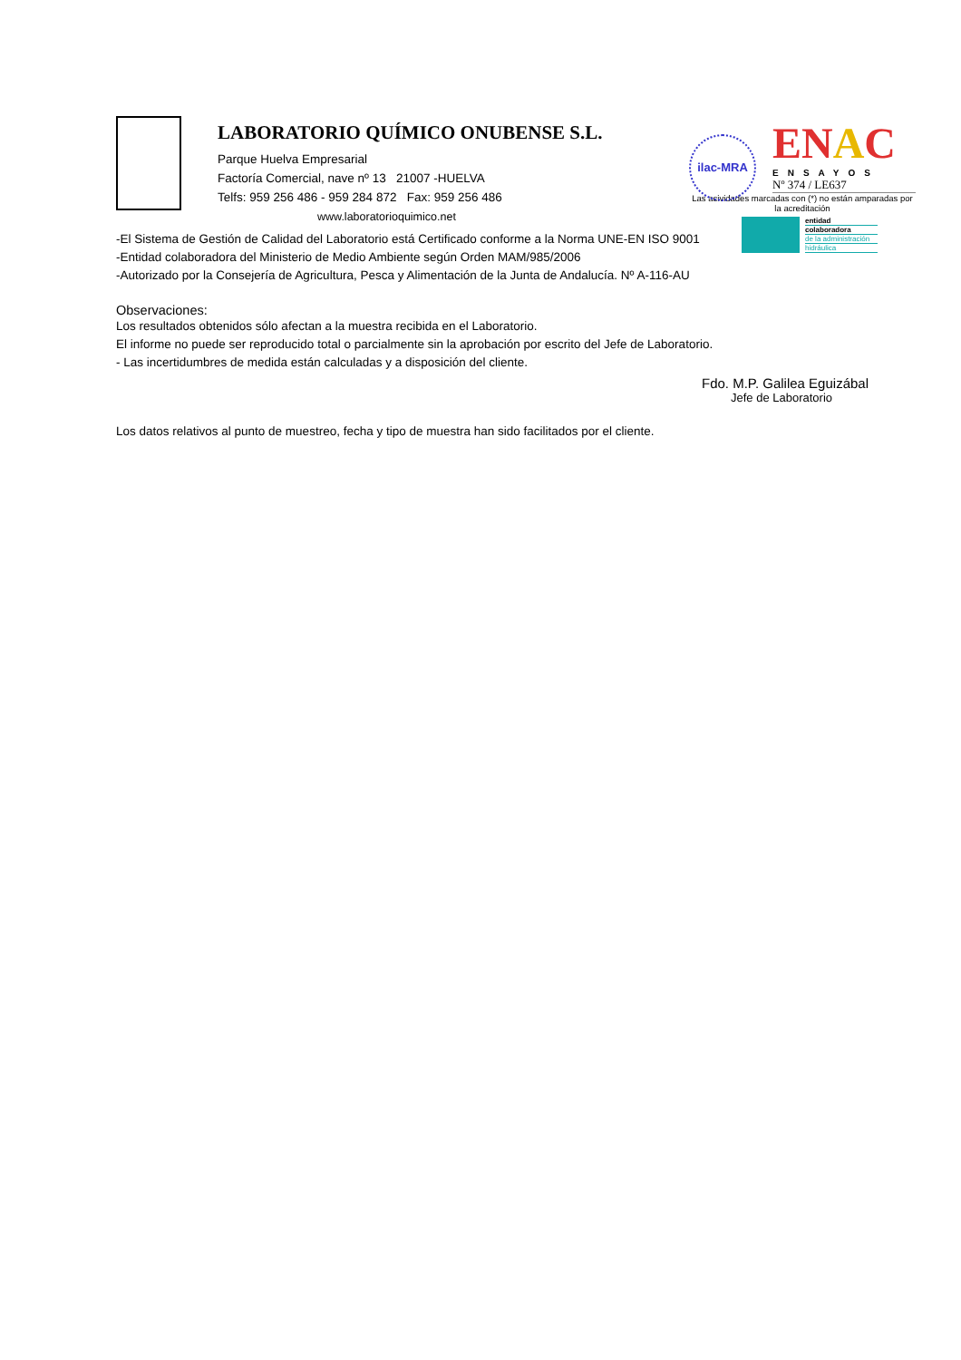LABORATORIO QUÍMICO ONUBENSE S.L.
Parque Huelva Empresarial
Factoría Comercial, nave nº 13 21007 -HUELVA
Telfs: 959 256 486 - 959 284 872 Fax: 959 256 486
www.laboratorioquimico.net
ilac-MRA
EN AC
ENSAYOS
Nº 374 / LE637
Las acividades marcadas con (*) no están amparadas por la acreditación
entidad
colaboradora
de la administración
hidráulica
-El Sistema de Gestión de Calidad del Laboratorio está Certificado conforme a la Norma UNE-EN ISO 9001
-Entidad colaboradora del Ministerio de Medio Ambiente según Orden MAM/985/2006
-Autorizado por la Consejería de Agricultura, Pesca y Alimentación de la Junta de Andalucía. Nº A-116-AU
Observaciones:
Los resultados obtenidos sólo afectan a la muestra recibida en el Laboratorio.
El informe no puede ser reproducido total o parcialmente sin la aprobación por escrito del Jefe de Laboratorio.
- Las incertidumbres de medida están calculadas y a disposición del cliente.
Fdo. M.P. Galilea Eguizábal
Jefe de Laboratorio
Los datos relativos al punto de muestreo, fecha y tipo de muestra han sido facilitados por el cliente.